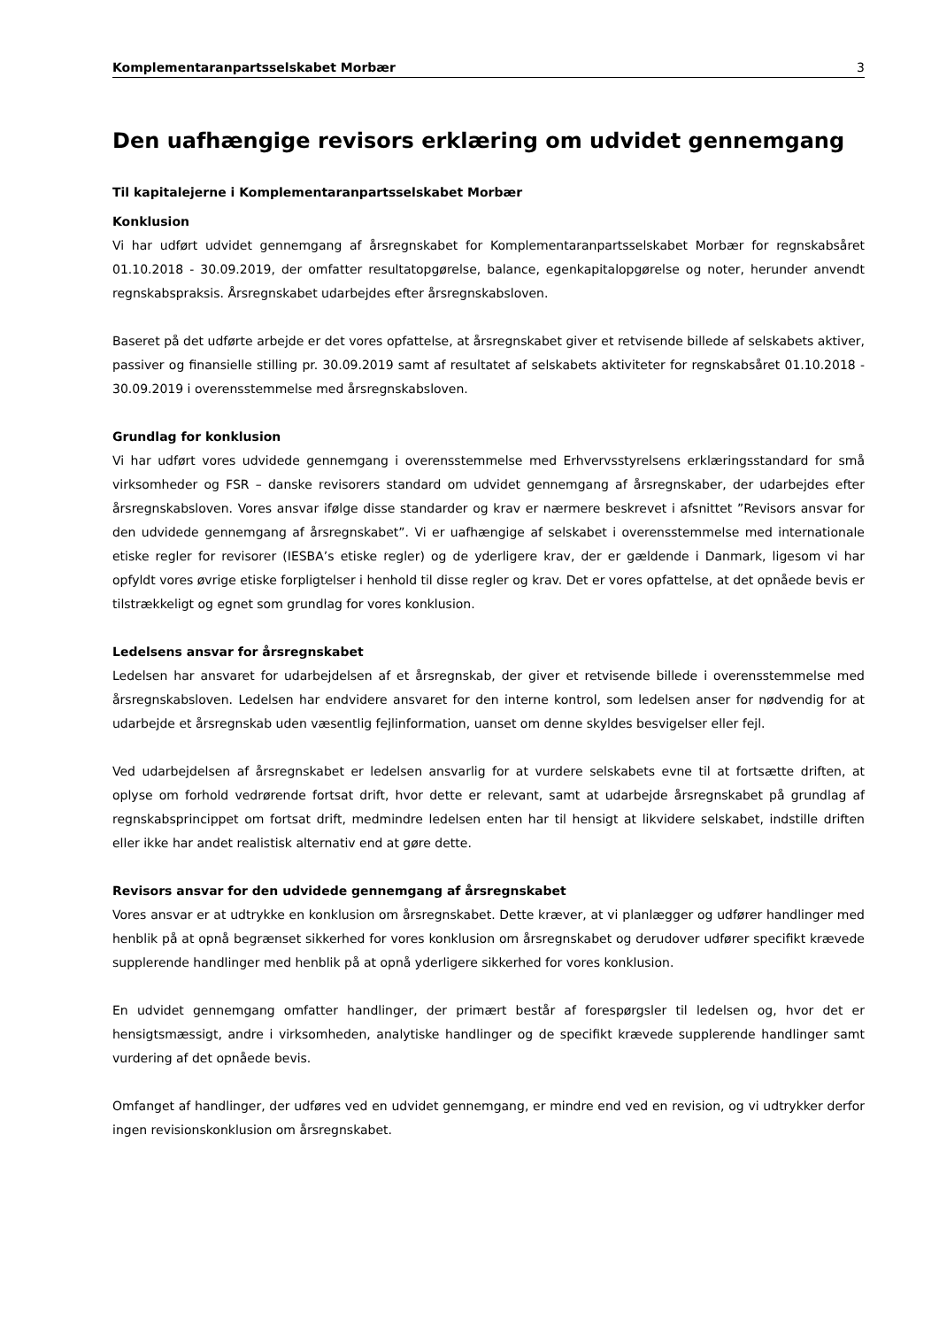Komplementaranpartsselskabet Morbær 3
Den uafhængige revisors erklæring om udvidet gennemgang
Til kapitalejerne i Komplementaranpartsselskabet Morbær
Konklusion
Vi har udført udvidet gennemgang af årsregnskabet for Komplementaranpartsselskabet Morbær for regnskabsåret 01.10.2018 - 30.09.2019, der omfatter resultatopgørelse, balance, egenkapitalopgørelse og noter, herunder anvendt regnskabspraksis. Årsregnskabet udarbejdes efter årsregnskabsloven.
Baseret på det udførte arbejde er det vores opfattelse, at årsregnskabet giver et retvisende billede af selskabets aktiver, passiver og finansielle stilling pr. 30.09.2019 samt af resultatet af selskabets aktiviteter for regnskabsåret 01.10.2018 - 30.09.2019 i overensstemmelse med årsregnskabsloven.
Grundlag for konklusion
Vi har udført vores udvidede gennemgang i overensstemmelse med Erhvervsstyrelsens erklæringsstandard for små virksomheder og FSR – danske revisorers standard om udvidet gennemgang af årsregnskaber, der udarbejdes efter årsregnskabsloven. Vores ansvar ifølge disse standarder og krav er nærmere beskrevet i afsnittet ”Revisors ansvar for den udvidede gennemgang af årsregnskabet”. Vi er uafhængige af selskabet i overensstemmelse med internationale etiske regler for revisorer (IESBA’s etiske regler) og de yderligere krav, der er gældende i Danmark, ligesom vi har opfyldt vores øvrige etiske forpligtelser i henhold til disse regler og krav. Det er vores opfattelse, at det opnåede bevis er tilstrækkeligt og egnet som grundlag for vores konklusion.
Ledelsens ansvar for årsregnskabet
Ledelsen har ansvaret for udarbejdelsen af et årsregnskab, der giver et retvisende billede i overensstemmelse med årsregnskabsloven. Ledelsen har endvidere ansvaret for den interne kontrol, som ledelsen anser for nødvendig for at udarbejde et årsregnskab uden væsentlig fejlinformation, uanset om denne skyldes besvigelser eller fejl.
Ved udarbejdelsen af årsregnskabet er ledelsen ansvarlig for at vurdere selskabets evne til at fortsætte driften, at oplyse om forhold vedrørende fortsat drift, hvor dette er relevant, samt at udarbejde årsregnskabet på grundlag af regnskabsprincippet om fortsat drift, medmindre ledelsen enten har til hensigt at likvidere selskabet, indstille driften eller ikke har andet realistisk alternativ end at gøre dette.
Revisors ansvar for den udvidede gennemgang af årsregnskabet
Vores ansvar er at udtrykke en konklusion om årsregnskabet. Dette kræver, at vi planlægger og udfører handlinger med henblik på at opnå begrænset sikkerhed for vores konklusion om årsregnskabet og derudover udfører specifikt krævede supplerende handlinger med henblik på at opnå yderligere sikkerhed for vores konklusion.
En udvidet gennemgang omfatter handlinger, der primært består af forespørgsler til ledelsen og, hvor det er hensigtsmæssigt, andre i virksomheden, analytiske handlinger og de specifikt krævede supplerende handlinger samt vurdering af det opnåede bevis.
Omfanget af handlinger, der udføres ved en udvidet gennemgang, er mindre end ved en revision, og vi udtrykker derfor ingen revisionskonklusion om årsregnskabet.